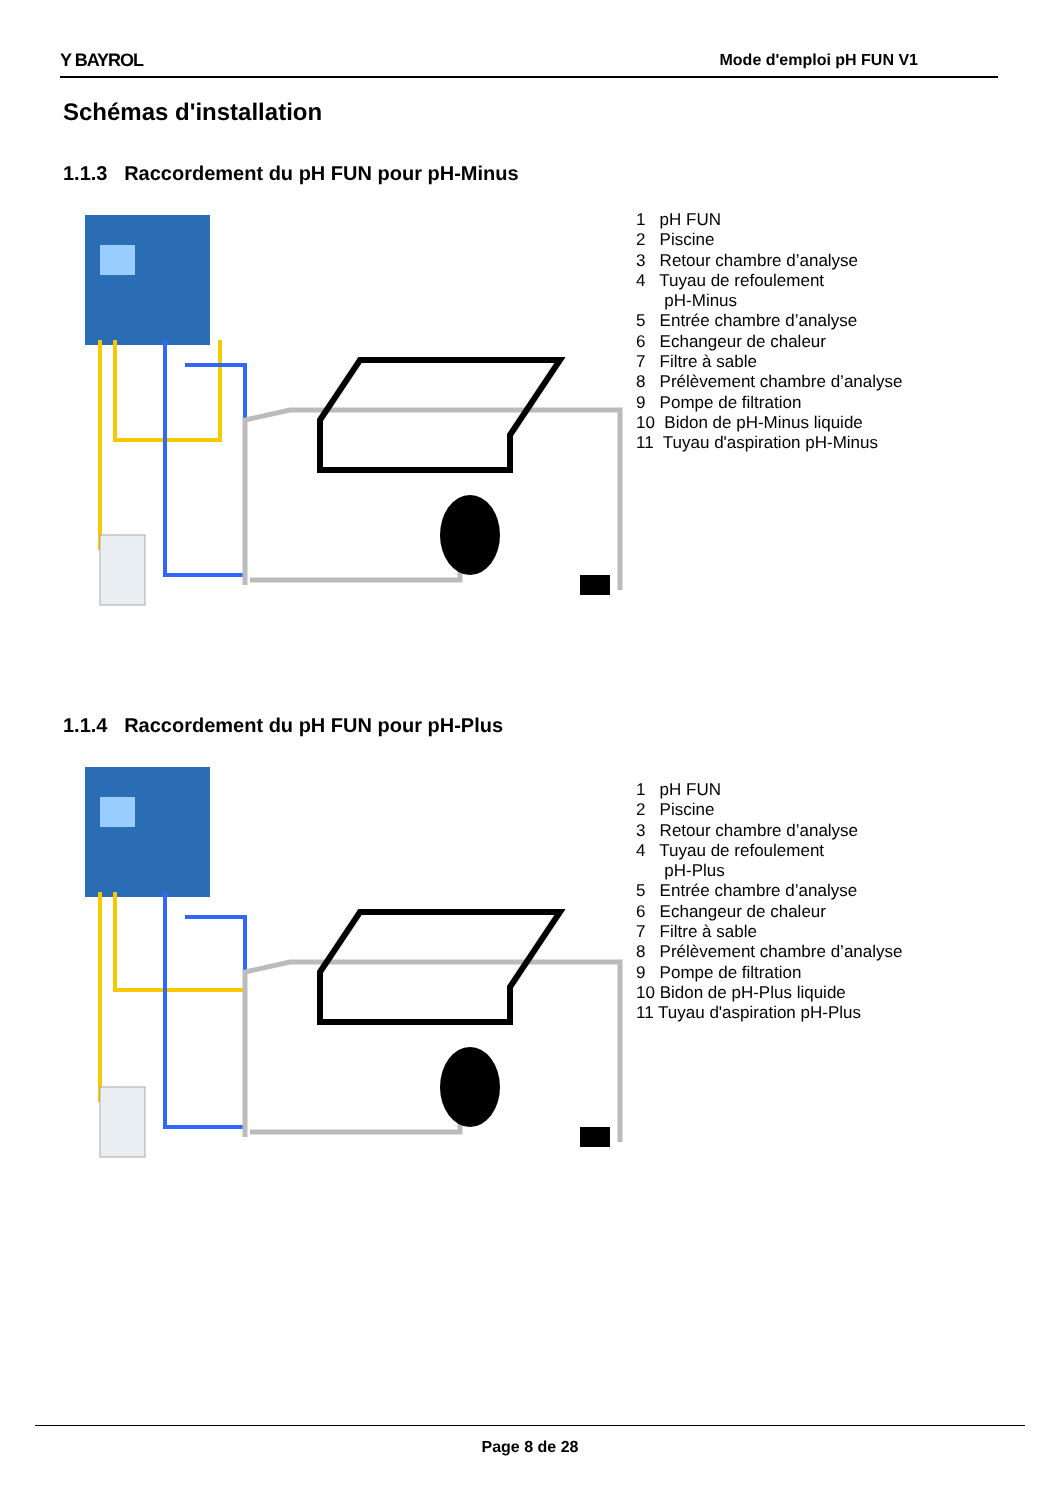Y BAYROL Mode d'emploi pH FUN V1
Schémas d'installation
1.1.3 Raccordement du pH FUN pour pH-Minus
1 pH FUN
2 Piscine
3 Retour chambre d’analyse
4 Tuyau de refoulement
pH-Minus
5 Entrée chambre d’analyse
6 Echangeur de chaleur
7 Filtre à sable
8 Prélèvement chambre d’analyse
9 Pompe de filtration
10 Bidon de pH-Minus liquide
11 Tuyau d'aspiration pH-Minus
1.1.4 Raccordement du pH FUN pour pH-Plus
1 pH FUN
2 Piscine
3 Retour chambre d’analyse
4 Tuyau de refoulement
pH-Plus
5 Entrée chambre d’analyse
6 Echangeur de chaleur
7 Filtre à sable
8 Prélèvement chambre d’analyse
9 Pompe de filtration
10 Bidon de pH-Plus liquide
11 Tuyau d'aspiration pH-Plus
Page 8 de 28